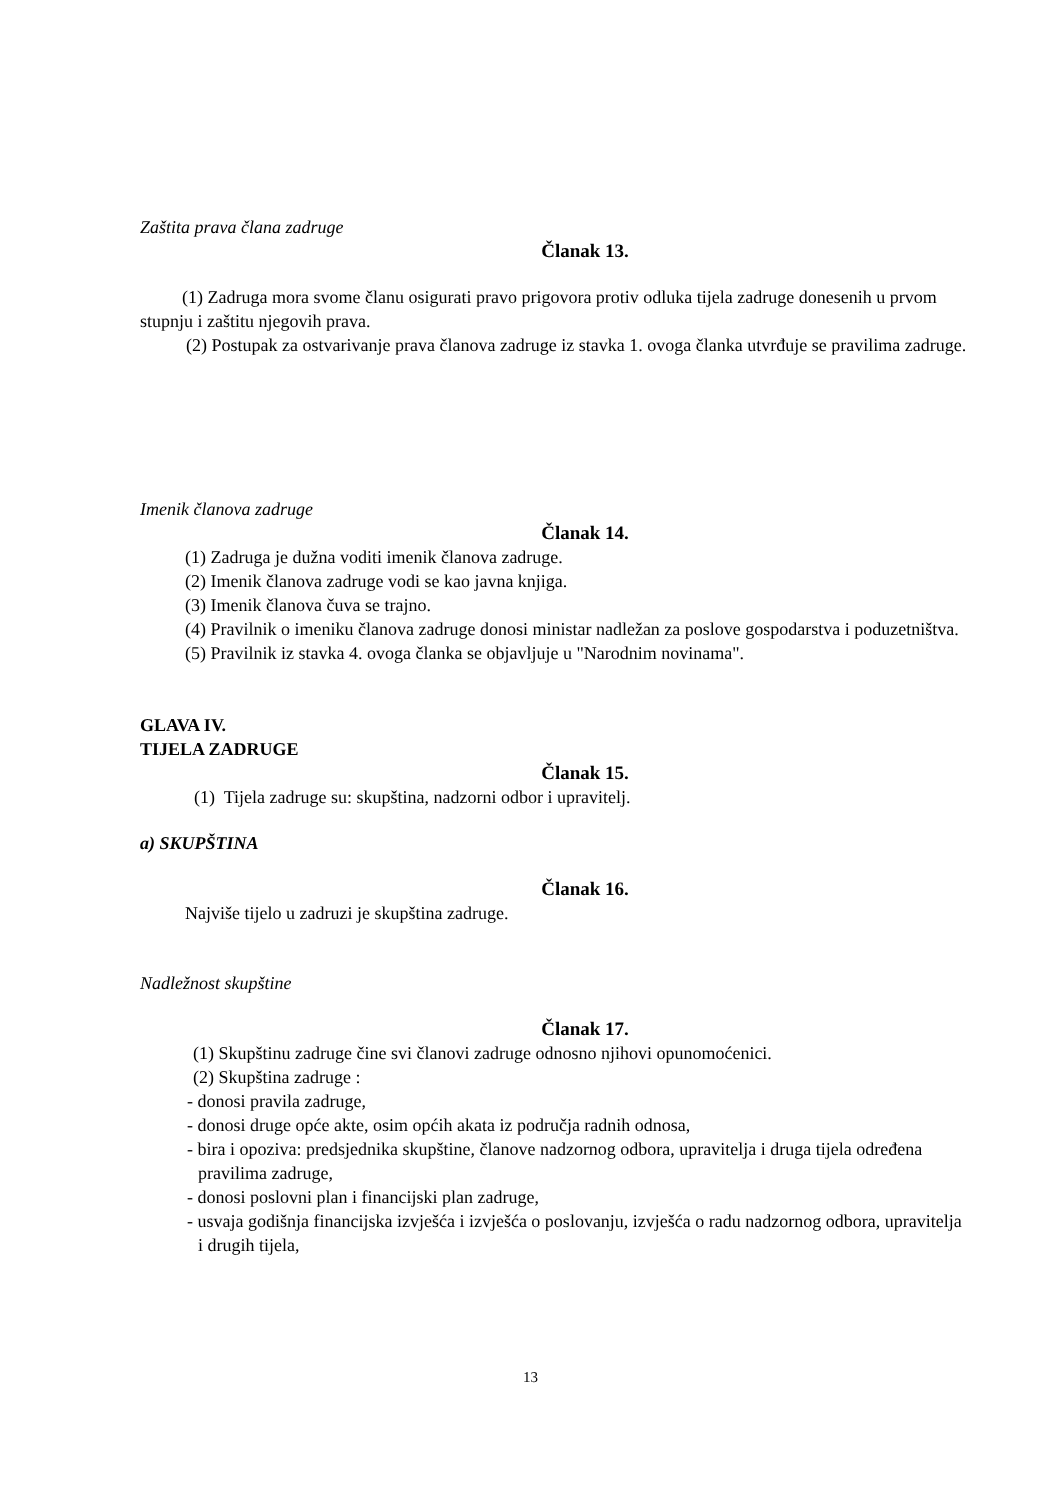Zaštita prava člana zadruge
Članak 13.
(1) Zadruga mora svome članu osigurati pravo prigovora protiv odluka tijela zadruge donesenih u prvom stupnju i zaštitu njegovih prava.
(2) Postupak za ostvarivanje prava članova zadruge iz stavka 1. ovoga članka utvrđuje se pravilima zadruge.
Imenik članova zadruge
Članak 14.
(1) Zadruga je dužna voditi imenik članova zadruge.
(2) Imenik članova zadruge vodi se kao javna knjiga.
(3) Imenik članova čuva se trajno.
(4) Pravilnik o imeniku članova zadruge donosi ministar nadležan za poslove gospodarstva i poduzetništva.
(5) Pravilnik iz stavka 4. ovoga članka se objavljuje u "Narodnim novinama".
GLAVA IV.
TIJELA ZADRUGE
Članak 15.
(1) Tijela zadruge su: skupština, nadzorni odbor i upravitelj.
a) SKUPŠTINA
Članak 16.
Najviše tijelo u zadruzi je skupština zadruge.
Nadležnost skupštine
Članak 17.
(1) Skupštinu zadruge čine svi članovi zadruge odnosno njihovi opunomoćenici.
(2) Skupština zadruge :
- donosi pravila zadruge,
- donosi druge opće akte, osim općih akata iz područja radnih odnosa,
- bira i opoziva: predsjednika skupštine, članove nadzornog odbora, upravitelja i druga tijela određena pravilima zadruge,
- donosi poslovni plan i financijski plan zadruge,
- usvaja godišnja financijska izvješća i izvješća o poslovanju, izvješća o radu nadzornog odbora, upravitelja i drugih tijela,
13